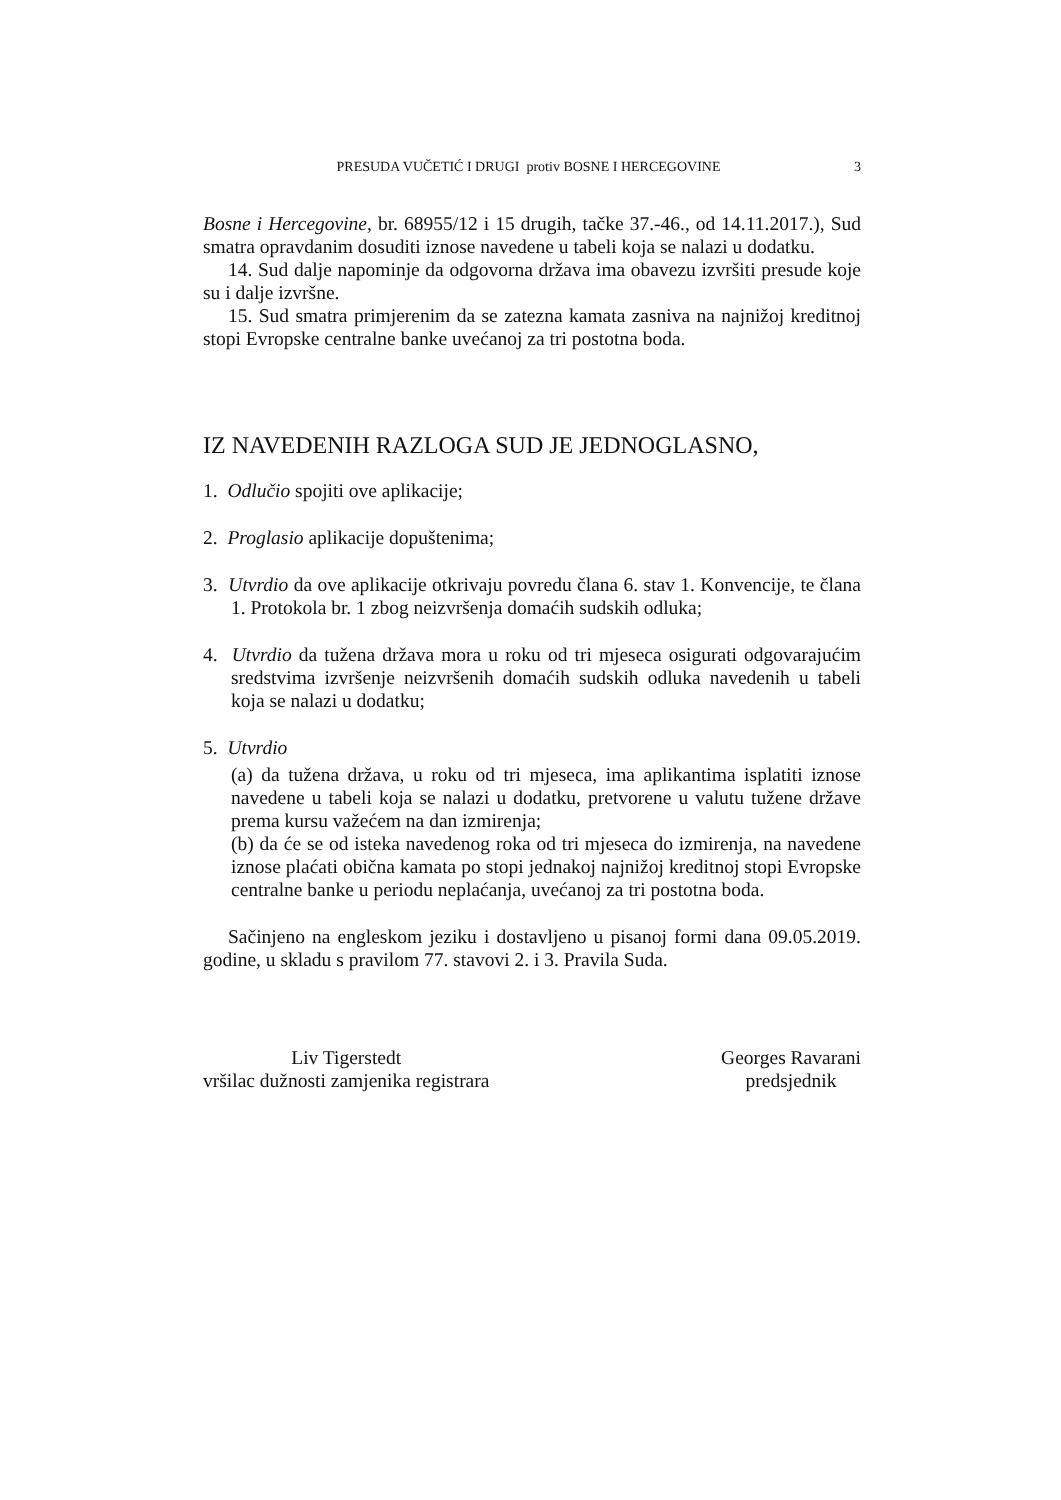PRESUDA VUČETIĆ I DRUGI protiv BOSNE I HERCEGOVINE 3
Bosne i Hercegovine, br. 68955/12 i 15 drugih, tačke 37.-46., od 14.11.2017.), Sud smatra opravdanim dosuditi iznose navedene u tabeli koja se nalazi u dodatku.
14. Sud dalje napominje da odgovorna država ima obavezu izvršiti presude koje su i dalje izvršne.
15. Sud smatra primjerenim da se zatezna kamata zasniva na najnižoj kreditnoj stopi Evropske centralne banke uvećanoj za tri postotna boda.
IZ NAVEDENIH RAZLOGA SUD JE JEDNOGLASNO,
1. Odlučio spojiti ove aplikacije;
2. Proglasio aplikacije dopuštenima;
3. Utvrdio da ove aplikacije otkrivaju povredu člana 6. stav 1. Konvencije, te člana 1. Protokola br. 1 zbog neizvršenja domaćih sudskih odluka;
4. Utvrdio da tužena država mora u roku od tri mjeseca osigurati odgovarajućim sredstvima izvršenje neizvršenih domaćih sudskih odluka navedenih u tabeli koja se nalazi u dodatku;
5. Utvrdio
(a) da tužena država, u roku od tri mjeseca, ima aplikantima isplatiti iznose navedene u tabeli koja se nalazi u dodatku, pretvorene u valutu tužene države prema kursu važećem na dan izmirenja;
(b) da će se od isteka navedenog roka od tri mjeseca do izmirenja, na navedene iznose plaćati obična kamata po stopi jednakoj najnižoj kreditnoj stopi Evropske centralne banke u periodu neplaćanja, uvećanoj za tri postotna boda.
Sačinjeno na engleskom jeziku i dostavljeno u pisanoj formi dana 09.05.2019. godine, u skladu s pravilom 77. stavovi 2. i 3. Pravila Suda.
Liv Tigerstedt
vršilac dužnosti zamjenika registrara
Georges Ravarani
predsjednik